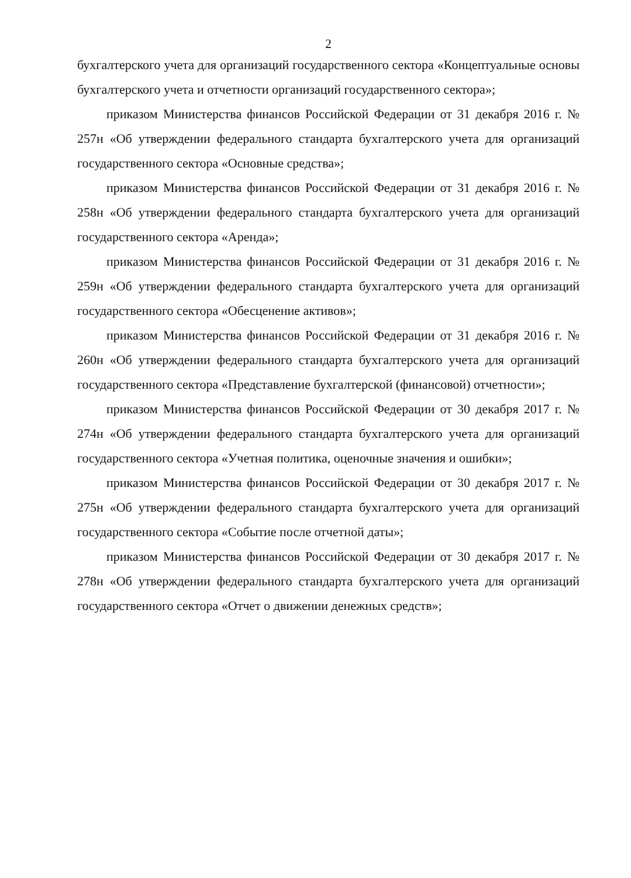2
бухгалтерского учета для организаций государственного сектора «Концептуальные основы бухгалтерского учета и отчетности организаций государственного сектора»;
приказом Министерства финансов Российской Федерации от 31 декабря 2016 г. № 257н «Об утверждении федерального стандарта бухгалтерского учета для организаций государственного сектора «Основные средства»;
приказом Министерства финансов Российской Федерации от 31 декабря 2016 г. № 258н «Об утверждении федерального стандарта бухгалтерского учета для организаций государственного сектора «Аренда»;
приказом Министерства финансов Российской Федерации от 31 декабря 2016 г. № 259н «Об утверждении федерального стандарта бухгалтерского учета для организаций государственного сектора «Обесценение активов»;
приказом Министерства финансов Российской Федерации от 31 декабря 2016 г. № 260н «Об утверждении федерального стандарта бухгалтерского учета для организаций государственного сектора «Представление бухгалтерской (финансовой) отчетности»;
приказом Министерства финансов Российской Федерации от 30 декабря 2017 г. № 274н «Об утверждении федерального стандарта бухгалтерского учета для организаций государственного сектора «Учетная политика, оценочные значения и ошибки»;
приказом Министерства финансов Российской Федерации от 30 декабря 2017 г. № 275н «Об утверждении федерального стандарта бухгалтерского учета для организаций государственного сектора «Событие после отчетной даты»;
приказом Министерства финансов Российской Федерации от 30 декабря 2017 г. № 278н «Об утверждении федерального стандарта бухгалтерского учета для организаций государственного сектора «Отчет о движении денежных средств»;